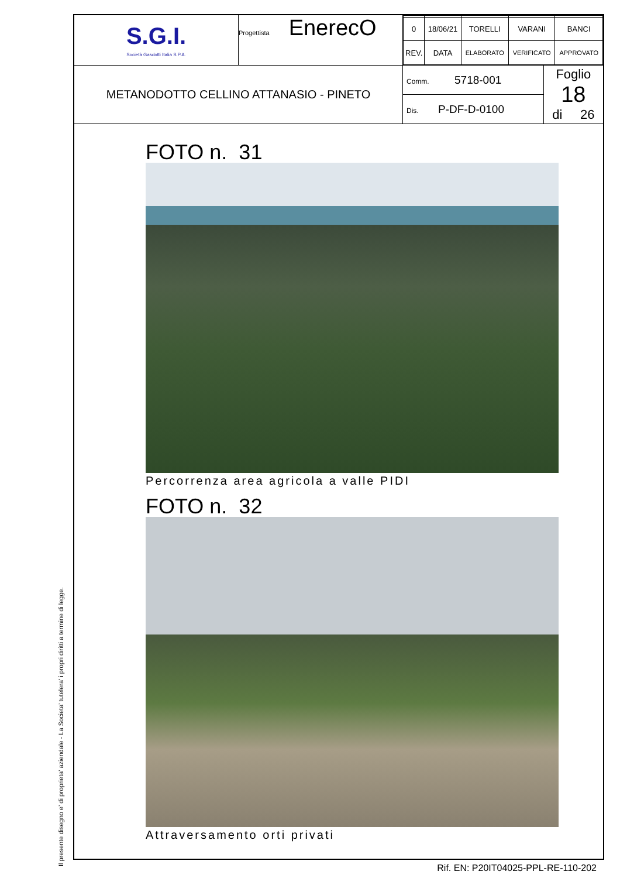Il presente disegno e' di proprieta' aziendale - La Societa' tutelera' i propri diritti a termine di legge.
| S.G.I. Società Gasdotti Italia S.P.A. | Progettista EnerecO | / 0 / 18/06/21 / TORELLI / VARANI / BANCI / / REV. / DATA / ELABORATO / VERIFICATO / APPROVATO / | |
| METANODOTTO CELLINO ATTANASIO - PINETO | | Comm. 5718-001 | Foglio 18 di 26 |
| | | Dis. P-DF-D-0100 | |
FOTO n. 31
Percorrenza area agricola a valle PIDI
FOTO n. 32
Attraversamento orti privati
Rif. EN: P20IT04025-PPL-RE-110-202